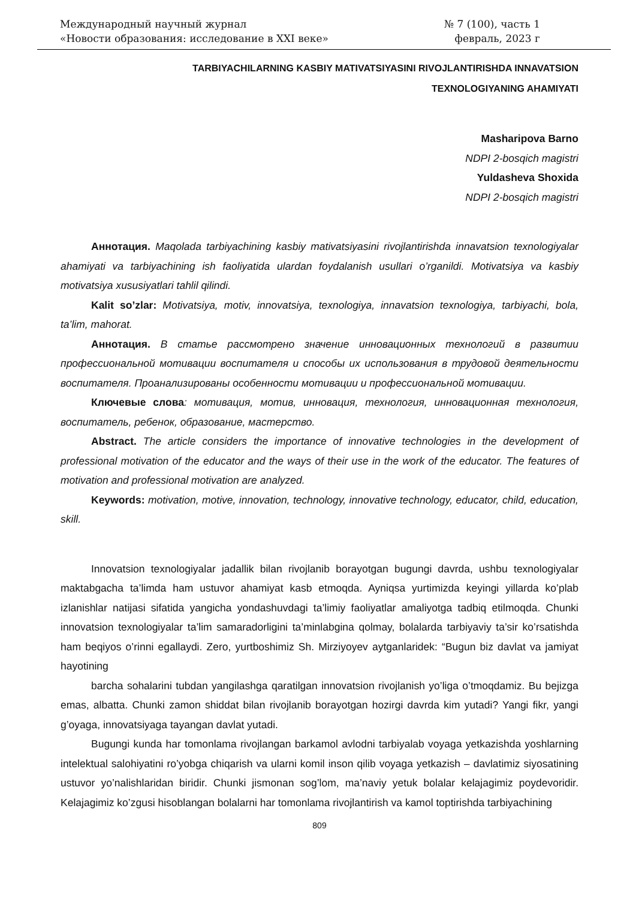Международный научный журнал
«Новости образования: исследование в XXI веке»
№ 7 (100), часть 1
февраль, 2023 г
TARBIYACHILARNING KASBIY MATIVATSIYASINI RIVOJLANTIRISHDA INNAVATSION
TEXNOLOGIYANING AHAMIYATI
Masharipova Barno
NDPI 2-bosqich magistri
Yuldasheva Shoxida
NDPI 2-bosqich magistri
Аннотация. Maqolada tarbiyachining kasbiy mativatsiyasini rivojlantirishda innavatsion texnologiyalar ahamiyati va tarbiyachining ish faoliyatida ulardan foydalanish usullari o’rganildi. Motivatsiya va kasbiy motivatsiya xususiyatlari tahlil qilindi.
Kalit so’zlar: Motivatsiya, motiv, innovatsiya, texnologiya, innavatsion texnologiya, tarbiyachi, bola, ta’lim, mahorat.
Аннотация. В статье рассмотрено значение инновационных технологий в развитии профессиональной мотивации воспитателя и способы их использования в трудовой деятельности воспитателя. Проанализированы особенности мотивации и профессиональной мотивации.
Ключевые слова: мотивация, мотив, инновация, технология, инновационная технология, воспитатель, ребенок, образование, мастерство.
Abstract. The article considers the importance of innovative technologies in the development of professional motivation of the educator and the ways of their use in the work of the educator. The features of motivation and professional motivation are analyzed.
Keywords: motivation, motive, innovation, technology, innovative technology, educator, child, education, skill.
Innovatsion texnologiyalar jadallik bilan rivojlanib borayotgan bugungi davrda, ushbu texnologiyalar maktabgacha ta’limda ham ustuvor ahamiyat kasb etmoqda. Ayniqsa yurtimizda keyingi yillarda ko’plab izlanishlar natijasi sifatida yangicha yondashuvdagi ta’limiy faoliyatlar amaliyotga tadbiq etilmoqda. Chunki innovatsion texnologiyalar ta’lim samaradorligini ta’minlabgina qolmay, bolalarda tarbiyaviy ta’sir ko’rsatishda ham beqiyos o’rinni egallaydi. Zero, yurtboshimiz Sh. Mirziyoyev aytganlaridek: “Bugun biz davlat va jamiyat hayotining
barcha sohalarini tubdan yangilashga qaratilgan innovatsion rivojlanish yo’liga o’tmoqdamiz. Bu bejizga emas, albatta. Chunki zamon shiddat bilan rivojlanib borayotgan hozirgi davrda kim yutadi? Yangi fikr, yangi g’oyaga, innovatsiyaga tayangan davlat yutadi.
Bugungi kunda har tomonlama rivojlangan barkamol avlodni tarbiyalab voyaga yetkazishda yoshlarning intelektual salohiyatini ro’yobga chiqarish va ularni komil inson qilib voyaga yetkazish – davlatimiz siyosatining ustuvor yo’nalishlaridan biridir. Chunki jismonan sog’lom, ma’naviy yetuk bolalar kelajagimiz poydevoridir. Kelajagimiz ko’zgusi hisoblangan bolalarni har tomonlama rivojlantirish va kamol toptirishda tarbiyachining
809